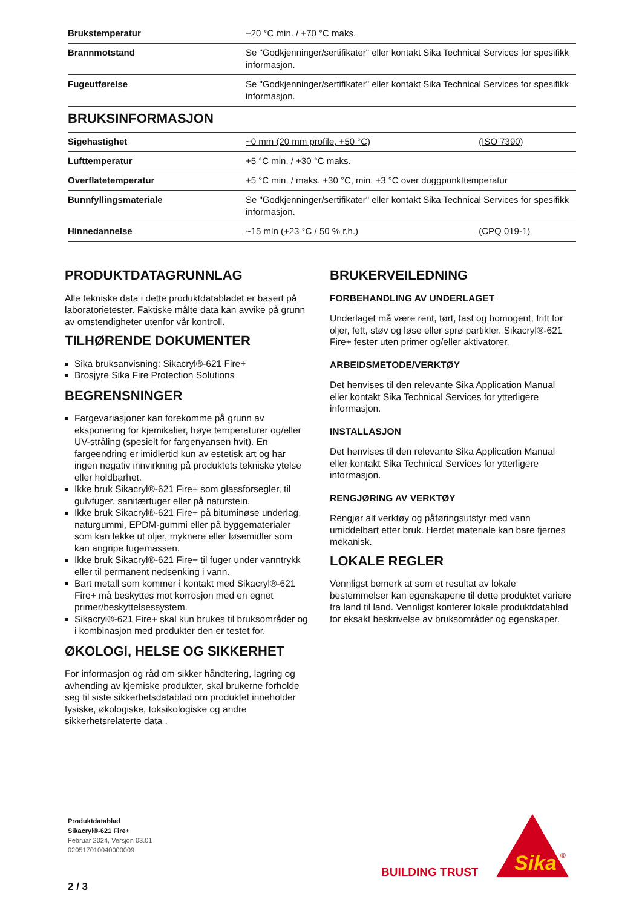| Brukstemperatur | −20 °C min. / +70 °C maks. | |
| Brannmotstand | Se "Godkjenninger/sertifikater" eller kontakt Sika Technical Services for spesifikk informasjon. | |
| Fugeutførelse | Se "Godkjenninger/sertifikater" eller kontakt Sika Technical Services for spesifikk informasjon. | |
| BRUKSINFORMASJON | | |
| Sigehastighet | ~0 mm (20 mm profile, +50 °C) | (ISO 7390) |
| Lufttemperatur | +5 °C min. / +30 °C maks. | |
| Overflatetemperatur | +5 °C min. / maks. +30 °C, min. +3 °C over duggpunkttemperatur | |
| Bunnfyllingsmateriale | Se "Godkjenninger/sertifikater" eller kontakt Sika Technical Services for spesifikk informasjon. | |
| Hinnedannelse | ~15 min (+23 °C / 50 % r.h.) | (CPQ 019-1) |
PRODUKTDATAGRUNNLAG
Alle tekniske data i dette produktdatabladet er basert på laboratorietester. Faktiske målte data kan avvike på grunn av omstendigheter utenfor vår kontroll.
TILHØRENDE DOKUMENTER
Sika bruksanvisning: Sikacryl®-621 Fire+
Brosjyre Sika Fire Protection Solutions
BEGRENSNINGER
Fargevariasjoner kan forekomme på grunn av eksponering for kjemikalier, høye temperaturer og/eller UV-stråling (spesielt for fargenyansen hvit). En fargeendring er imidlertid kun av estetisk art og har ingen negativ innvirkning på produktets tekniske ytelse eller holdbarhet.
Ikke bruk Sikacryl®-621 Fire+ som glassforsegler, til gulvfuger, sanitærfuger eller på naturstein.
Ikke bruk Sikacryl®-621 Fire+ på bituminøse underlag, naturgummi, EPDM-gummi eller på byggematerialer som kan lekke ut oljer, myknere eller løsemidler som kan angripe fugemassen.
Ikke bruk Sikacryl®-621 Fire+ til fuger under vanntrykk eller til permanent nedsenking i vann.
Bart metall som kommer i kontakt med Sikacryl®-621 Fire+ må beskyttes mot korrosjon med en egnet primer/beskyttelsessystem.
Sikacryl®-621 Fire+ skal kun brukes til bruksområder og i kombinasjon med produkter den er testet for.
ØKOLOGI, HELSE OG SIKKERHET
For informasjon og råd om sikker håndtering, lagring og avhending av kjemiske produkter, skal brukerne forholde seg til siste sikkerhetsdatablad om produktet inneholder fysiske, økologiske, toksikologiske og andre sikkerhetsrelaterte data .
BRUKERVEILEDNING
FORBEHANDLING AV UNDERLAGET
Underlaget må være rent, tørt, fast og homogent, fritt for oljer, fett, støv og løse eller sprø partikler. Sikacryl®-621 Fire+ fester uten primer og/eller aktivatorer.
ARBEIDSMETODE/VERKTØY
Det henvises til den relevante Sika Application Manual eller kontakt Sika Technical Services for ytterligere informasjon.
INSTALLASJON
Det henvises til den relevante Sika Application Manual eller kontakt Sika Technical Services for ytterligere informasjon.
RENGJØRING AV VERKTØY
Rengjør alt verktøy og påføringsutstyr med vann umiddelbart etter bruk. Herdet materiale kan bare fjernes mekanisk.
LOKALE REGLER
Vennligst bemerk at som et resultat av lokale bestemmelser kan egenskapene til dette produktet variere fra land til land. Vennligst konferer lokale produktdatablad for eksakt beskrivelse av bruksområder og egenskaper.
Produktdatablad
Sikacryl®-621 Fire+
Februar 2024, Versjon 03.01
020517010040000009
2 / 3
BUILDING TRUST
Sika
®